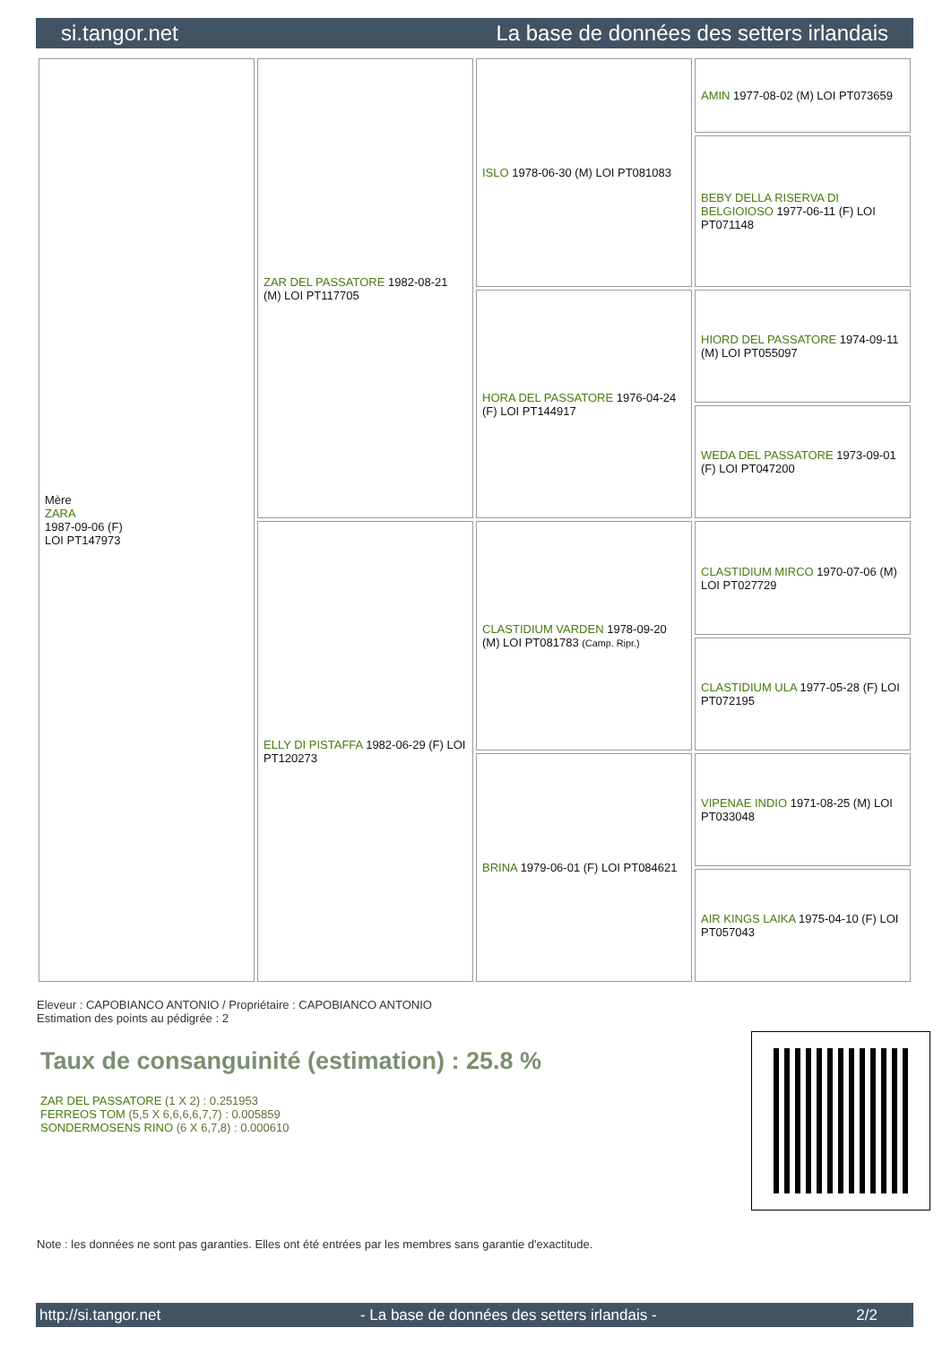si.tangor.net La base de données des setters irlandais
| Mère ZARA 1987-09-06 (F) LOI PT147973 | ZAR DEL PASSATORE 1982-08-21 (M) LOI PT117705 | ISLO 1978-06-30 (M) LOI PT081083 | AMIN 1977-08-02 (M) LOI PT073659 |
| | | | BEBY DELLA RISERVA DI BELGIOIOSO 1977-06-11 (F) LOI PT071148 |
| | | HORA DEL PASSATORE 1976-04-24 (F) LOI PT144917 | HIORD DEL PASSATORE 1974-09-11 (M) LOI PT055097 |
| | | | WEDA DEL PASSATORE 1973-09-01 (F) LOI PT047200 |
| | ELLY DI PISTAFFA 1982-06-29 (F) LOI PT120273 | CLASTIDIUM VARDEN 1978-09-20 (M) LOI PT081783 (Camp. Ripr.) | CLASTIDIUM MIRCO 1970-07-06 (M) LOI PT027729 |
| | | | CLASTIDIUM ULA 1977-05-28 (F) LOI PT072195 |
| | | BRINA 1979-06-01 (F) LOI PT084621 | VIPENAE INDIO 1971-08-25 (M) LOI PT033048 |
| | | | AIR KINGS LAIKA 1975-04-10 (F) LOI PT057043 |
Eleveur : CAPOBIANCO ANTONIO / Propriétaire : CAPOBIANCO ANTONIO
Estimation des points au pédigrée : 2
Taux de consanguinité (estimation) : 25.8 %
ZAR DEL PASSATORE (1 X 2) : 0.251953
FERREOS TOM (5,5 X 6,6,6,6,7,7) : 0.005859
SONDERMOSENS RINO (6 X 6,7,8) : 0.000610
Note : les données ne sont pas garanties. Elles ont été entrées par les membres sans garantie d'exactitude.
http://si.tangor.net - La base de données des setters irlandais - 2/2